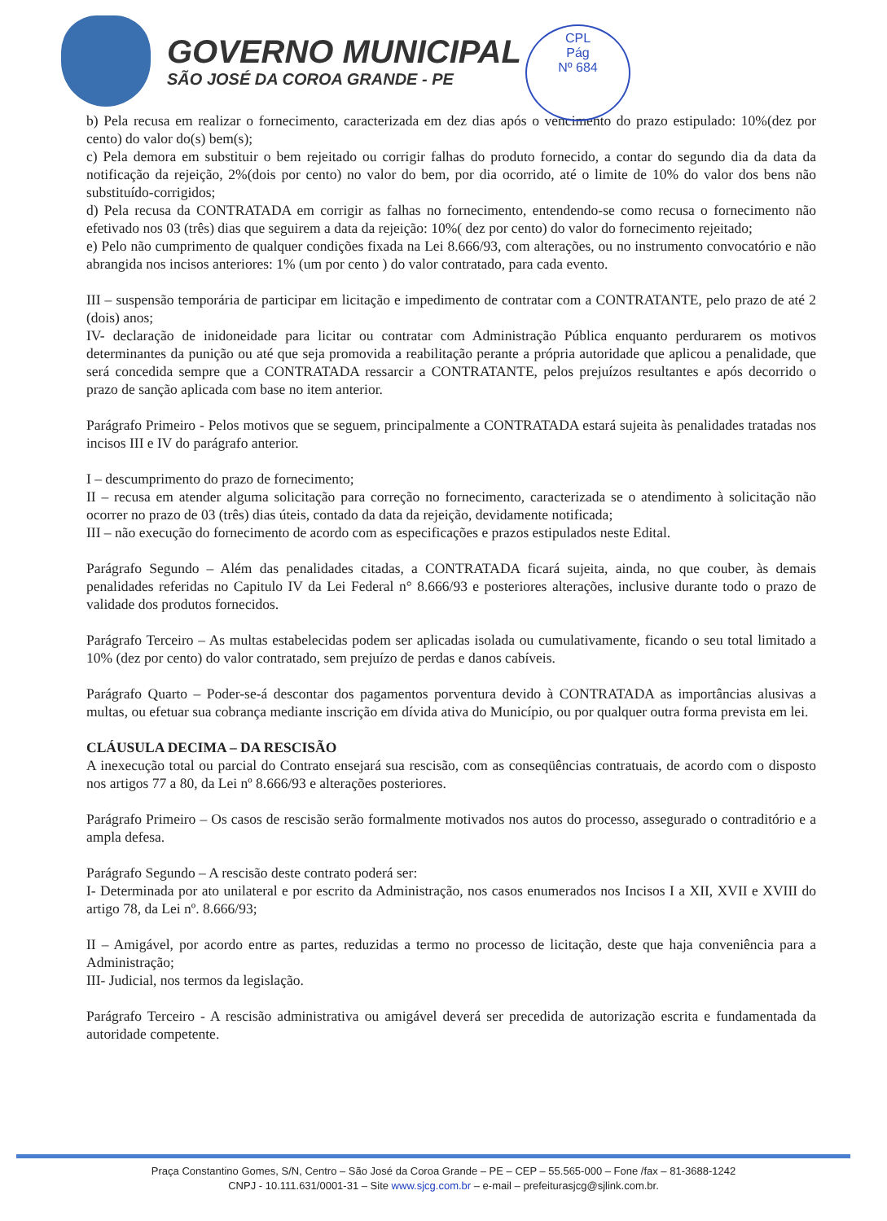GOVERNO MUNICIPAL
SÃO JOSÉ DA COROA GRANDE - PE
CPL
Pág
Nº 684
b) Pela recusa em realizar o fornecimento, caracterizada em dez dias após o vencimento do prazo estipulado: 10%(dez por cento) do valor do(s) bem(s);
c) Pela demora em substituir o bem rejeitado ou corrigir falhas do produto fornecido, a contar do segundo dia da data da notificação da rejeição, 2%(dois por cento) no valor do bem, por dia ocorrido, até o limite de 10% do valor dos bens não substituído-corrigidos;
d) Pela recusa da CONTRATADA em corrigir as falhas no fornecimento, entendendo-se como recusa o fornecimento não efetivado nos 03 (três) dias que seguirem a data da rejeição: 10%( dez por cento) do valor do fornecimento rejeitado;
e) Pelo não cumprimento de qualquer condições fixada na Lei 8.666/93, com alterações, ou no instrumento convocatório e não abrangida nos incisos anteriores: 1% (um por cento ) do valor contratado, para cada evento.
III – suspensão temporária de participar em licitação e impedimento de contratar com a CONTRATANTE, pelo prazo de até 2 (dois) anos;
IV- declaração de inidoneidade para licitar ou contratar com Administração Pública enquanto perdurarem os motivos determinantes da punição ou até que seja promovida a reabilitação perante a própria autoridade que aplicou a penalidade, que será concedida sempre que a CONTRATADA ressarcir a CONTRATANTE, pelos prejuízos resultantes e após decorrido o prazo de sanção aplicada com base no item anterior.
Parágrafo Primeiro - Pelos motivos que se seguem, principalmente a CONTRATADA estará sujeita às penalidades tratadas nos incisos III e IV do parágrafo anterior.
I – descumprimento do prazo de fornecimento;
II – recusa em atender alguma solicitação para correção no fornecimento, caracterizada se o atendimento à solicitação não ocorrer no prazo de 03 (três) dias úteis, contado da data da rejeição, devidamente notificada;
III – não execução do fornecimento de acordo com as especificações e prazos estipulados neste Edital.
Parágrafo Segundo – Além das penalidades citadas, a CONTRATADA ficará sujeita, ainda, no que couber, às demais penalidades referidas no Capitulo IV da Lei Federal n° 8.666/93 e posteriores alterações, inclusive durante todo o prazo de validade dos produtos fornecidos.
Parágrafo Terceiro – As multas estabelecidas podem ser aplicadas isolada ou cumulativamente, ficando o seu total limitado a 10% (dez por cento) do valor contratado, sem prejuízo de perdas e danos cabíveis.
Parágrafo Quarto – Poder-se-á descontar dos pagamentos porventura devido à CONTRATADA as importâncias alusivas a multas, ou efetuar sua cobrança mediante inscrição em dívida ativa do Município, ou por qualquer outra forma prevista em lei.
CLÁUSULA DECIMA – DA RESCISÃO
A inexecução total ou parcial do Contrato ensejará sua rescisão, com as conseqüências contratuais, de acordo com o disposto nos artigos 77 a 80, da Lei nº 8.666/93 e alterações posteriores.
Parágrafo Primeiro – Os casos de rescisão serão formalmente motivados nos autos do processo, assegurado o contraditório e a ampla defesa.
Parágrafo Segundo – A rescisão deste contrato poderá ser:
I- Determinada por ato unilateral e por escrito da Administração, nos casos enumerados nos Incisos I a XII, XVII e XVIII do artigo 78, da Lei nº. 8.666/93;
II – Amigável, por acordo entre as partes, reduzidas a termo no processo de licitação, deste que haja conveniência para a Administração;
III- Judicial, nos termos da legislação.
Parágrafo Terceiro - A rescisão administrativa ou amigável deverá ser precedida de autorização escrita e fundamentada da autoridade competente.
Praça Constantino Gomes, S/N, Centro – São José da Coroa Grande – PE – CEP – 55.565-000 – Fone /fax – 81-3688-1242
CNPJ - 10.111.631/0001-31 – Site www.sjcg.com.br – e-mail – prefeiturasjcg@sjlink.com.br.